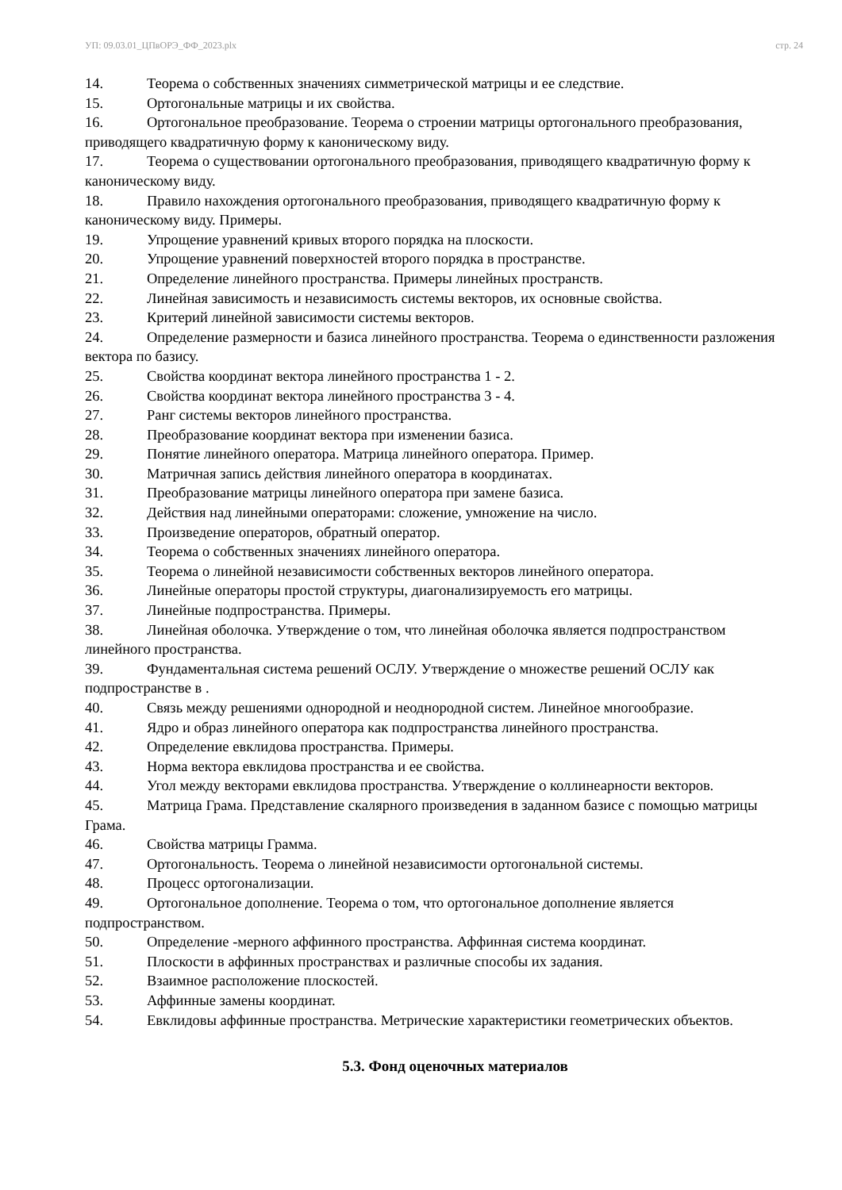УП: 09.03.01_ЦПвОРЭ_ФФ_2023.plx стр. 24
14. Теорема о собственных значениях симметрической матрицы и ее следствие.
15. Ортогональные матрицы и их свойства.
16. Ортогональное преобразование. Теорема о строении матрицы ортогонального преобразования, приводящего квадратичную форму к каноническому виду.
17. Теорема о существовании ортогонального преобразования, приводящего квадратичную форму к каноническому виду.
18. Правило нахождения ортогонального преобразования, приводящего квадратичную форму к каноническому виду. Примеры.
19. Упрощение уравнений кривых второго порядка на плоскости.
20. Упрощение уравнений поверхностей второго порядка в пространстве.
21. Определение линейного пространства. Примеры линейных пространств.
22. Линейная зависимость и независимость системы векторов, их основные свойства.
23. Критерий линейной зависимости системы векторов.
24. Определение размерности и базиса линейного пространства. Теорема о единственности разложения вектора по базису.
25. Свойства координат вектора линейного пространства 1 - 2.
26. Свойства координат вектора линейного пространства 3 - 4.
27. Ранг системы векторов линейного пространства.
28. Преобразование координат вектора при изменении базиса.
29. Понятие линейного оператора. Матрица линейного оператора. Пример.
30. Матричная запись действия линейного оператора в координатах.
31. Преобразование матрицы линейного оператора при замене базиса.
32. Действия над линейными операторами: сложение, умножение на число.
33. Произведение операторов, обратный оператор.
34. Теорема о собственных значениях линейного оператора.
35. Теорема о линейной независимости собственных векторов линейного оператора.
36. Линейные операторы простой структуры, диагонализируемость его матрицы.
37. Линейные подпространства. Примеры.
38. Линейная оболочка. Утверждение о том, что линейная оболочка является подпространством линейного пространства.
39. Фундаментальная система решений ОСЛУ. Утверждение о множестве решений ОСЛУ как подпространстве в .
40. Связь между решениями однородной и неоднородной систем. Линейное многообразие.
41. Ядро и образ линейного оператора как подпространства линейного пространства.
42. Определение евклидова пространства. Примеры.
43. Норма вектора евклидова пространства и ее свойства.
44. Угол между векторами евклидова пространства. Утверждение о коллинеарности векторов.
45. Матрица Грама. Представление скалярного произведения в заданном базисе с помощью матрицы Грама.
46. Свойства матрицы Грамма.
47. Ортогональность. Теорема о линейной независимости ортогональной системы.
48. Процесс ортогонализации.
49. Ортогональное дополнение. Теорема о том, что ортогональное дополнение является подпространством.
50. Определение -мерного аффинного пространства. Аффинная система координат.
51. Плоскости в аффинных пространствах и различные способы их задания.
52. Взаимное расположение плоскостей.
53. Аффинные замены координат.
54. Евклидовы аффинные пространства. Метрические характеристики геометрических объектов.
5.3. Фонд оценочных материалов